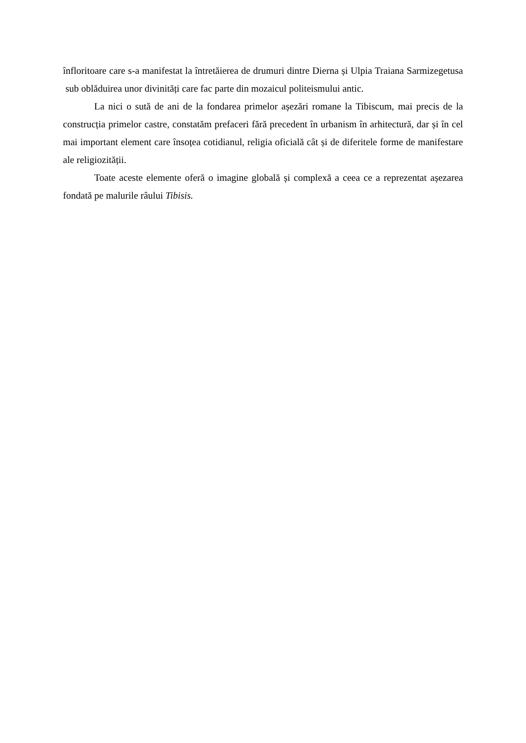înfloritoare care s-a manifestat la întretăierea de drumuri dintre Dierna și Ulpia Traiana Sarmizegetusa sub oblăduirea unor divinități care fac parte din mozaicul politeismului antic.
La nici o sută de ani de la fondarea primelor așezări romane la Tibiscum, mai precis de la construcția primelor castre, constatăm prefaceri fără precedent în urbanism în arhitectură, dar și în cel mai important element care însoțea cotidianul, religia oficială cât și de diferitele forme de manifestare ale religiozității.
Toate aceste elemente oferă o imagine globală și complexă a ceea ce a reprezentat așezarea fondată pe malurile râului Tibisis.